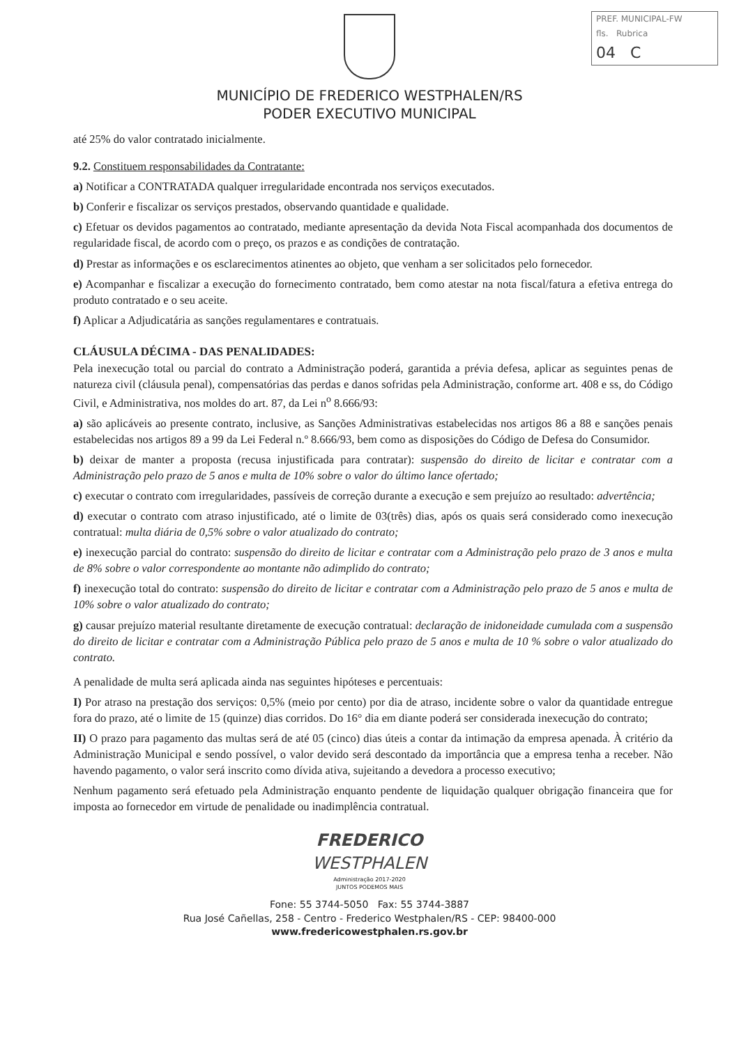PREF. MUNICIPAL-FW
fls. Rubrica
04 C
MUNICÍPIO DE FREDERICO WESTPHALEN/RS
PODER EXECUTIVO MUNICIPAL
até 25% do valor contratado inicialmente.
9.2. Constituem responsabilidades da Contratante:
a) Notificar a CONTRATADA qualquer irregularidade encontrada nos serviços executados.
b) Conferir e fiscalizar os serviços prestados, observando quantidade e qualidade.
c) Efetuar os devidos pagamentos ao contratado, mediante apresentação da devida Nota Fiscal acompanhada dos documentos de regularidade fiscal, de acordo com o preço, os prazos e as condições de contratação.
d) Prestar as informações e os esclarecimentos atinentes ao objeto, que venham a ser solicitados pelo fornecedor.
e) Acompanhar e fiscalizar a execução do fornecimento contratado, bem como atestar na nota fiscal/fatura a efetiva entrega do produto contratado e o seu aceite.
f) Aplicar a Adjudicatária as sanções regulamentares e contratuais.
CLÁUSULA DÉCIMA - DAS PENALIDADES:
Pela inexecução total ou parcial do contrato a Administração poderá, garantida a prévia defesa, aplicar as seguintes penas de natureza civil (cláusula penal), compensatórias das perdas e danos sofridas pela Administração, conforme art. 408 e ss, do Código Civil, e Administrativa, nos moldes do art. 87, da Lei n<sup>o</sup> 8.666/93:
a) são aplicáveis ao presente contrato, inclusive, as Sanções Administrativas estabelecidas nos artigos 86 a 88 e sanções penais estabelecidas nos artigos 89 a 99 da Lei Federal n.º 8.666/93, bem como as disposições do Código de Defesa do Consumidor.
b) deixar de manter a proposta (recusa injustificada para contratar): suspensão do direito de licitar e contratar com a Administração pelo prazo de 5 anos e multa de 10% sobre o valor do último lance ofertado;
c) executar o contrato com irregularidades, passíveis de correção durante a execução e sem prejuízo ao resultado: advertência;
d) executar o contrato com atraso injustificado, até o limite de 03(três) dias, após os quais será considerado como inexecução contratual: multa diária de 0,5% sobre o valor atualizado do contrato;
e) inexecução parcial do contrato: suspensão do direito de licitar e contratar com a Administração pelo prazo de 3 anos e multa de 8% sobre o valor correspondente ao montante não adimplido do contrato;
f) inexecução total do contrato: suspensão do direito de licitar e contratar com a Administração pelo prazo de 5 anos e multa de 10% sobre o valor atualizado do contrato;
g) causar prejuízo material resultante diretamente de execução contratual: declaração de inidoneidade cumulada com a suspensão do direito de licitar e contratar com a Administração Pública pelo prazo de 5 anos e multa de 10 % sobre o valor atualizado do contrato.
A penalidade de multa será aplicada ainda nas seguintes hipóteses e percentuais:
I) Por atraso na prestação dos serviços: 0,5% (meio por cento) por dia de atraso, incidente sobre o valor da quantidade entregue fora do prazo, até o limite de 15 (quinze) dias corridos. Do 16° dia em diante poderá ser considerada inexecução do contrato;
II) O prazo para pagamento das multas será de até 05 (cinco) dias úteis a contar da intimação da empresa apenada. À critério da Administração Municipal e sendo possível, o valor devido será descontado da importância que a empresa tenha a receber. Não havendo pagamento, o valor será inscrito como dívida ativa, sujeitando a devedora a processo executivo;
Nenhum pagamento será efetuado pela Administração enquanto pendente de liquidação qualquer obrigação financeira que for imposta ao fornecedor em virtude de penalidade ou inadimplência contratual.
FREDERICO
WESTPHALEN
Administração 2017-2020
JUNTOS PODEMOS MAIS
Fone: 55 3744-5050 Fax: 55 3744-3887
Rua José Cañellas, 258 - Centro - Frederico Westphalen/RS - CEP: 98400-000
www.fredericowestphalen.rs.gov.br